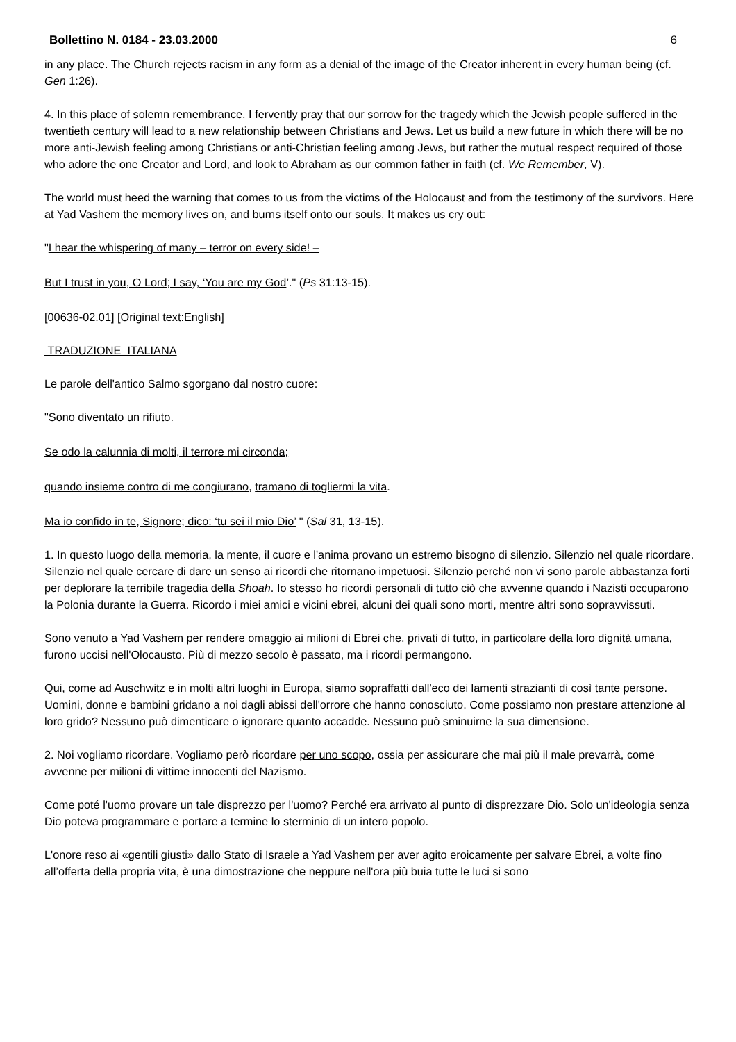Bollettino N. 0184 - 23.03.2000 6
in any place. The Church rejects racism in any form as a denial of the image of the Creator inherent in every human being (cf. Gen 1:26).
4. In this place of solemn remembrance, I fervently pray that our sorrow for the tragedy which the Jewish people suffered in the twentieth century will lead to a new relationship between Christians and Jews. Let us build a new future in which there will be no more anti-Jewish feeling among Christians or anti-Christian feeling among Jews, but rather the mutual respect required of those who adore the one Creator and Lord, and look to Abraham as our common father in faith (cf. We Remember, V).
The world must heed the warning that comes to us from the victims of the Holocaust and from the testimony of the survivors. Here at Yad Vashem the memory lives on, and burns itself onto our souls. It makes us cry out:
"I hear the whispering of many – terror on every side! –
But I trust in you, O Lord; I say, ‘You are my God’." (Ps 31:13-15).
[00636-02.01] [Original text:English]
TRADUZIONE ITALIANA
Le parole dell'antico Salmo sgorgano dal nostro cuore:
"Sono diventato un rifiuto.
Se odo la calunnia di molti, il terrore mi circonda;
quando insieme contro di me congiurano, tramano di togliermi la vita.
Ma io confido in te, Signore; dico: ‘tu sei il mio Dio’ " (Sal 31, 13-15).
1. In questo luogo della memoria, la mente, il cuore e l'anima provano un estremo bisogno di silenzio. Silenzio nel quale ricordare. Silenzio nel quale cercare di dare un senso ai ricordi che ritornano impetuosi. Silenzio perché non vi sono parole abbastanza forti per deplorare la terribile tragedia della Shoah. Io stesso ho ricordi personali di tutto ciò che avvenne quando i Nazisti occuparono la Polonia durante la Guerra. Ricordo i miei amici e vicini ebrei, alcuni dei quali sono morti, mentre altri sono sopravvissuti.
Sono venuto a Yad Vashem per rendere omaggio ai milioni di Ebrei che, privati di tutto, in particolare della loro dignità umana, furono uccisi nell'Olocausto. Più di mezzo secolo è passato, ma i ricordi permangono.
Qui, come ad Auschwitz e in molti altri luoghi in Europa, siamo sopraffatti dall'eco dei lamenti strazianti di così tante persone. Uomini, donne e bambini gridano a noi dagli abissi dell'orrore che hanno conosciuto. Come possiamo non prestare attenzione al loro grido? Nessuno può dimenticare o ignorare quanto accadde. Nessuno può sminuirne la sua dimensione.
2. Noi vogliamo ricordare. Vogliamo però ricordare per uno scopo, ossia per assicurare che mai più il male prevarrà, come avvenne per milioni di vittime innocenti del Nazismo.
Come poté l'uomo provare un tale disprezzo per l'uomo? Perché era arrivato al punto di disprezzare Dio. Solo un'ideologia senza Dio poteva programmare e portare a termine lo sterminio di un intero popolo.
L'onore reso ai «gentili giusti» dallo Stato di Israele a Yad Vashem per aver agito eroicamente per salvare Ebrei, a volte fino all’offerta della propria vita, è una dimostrazione che neppure nell'ora più buia tutte le luci si sono